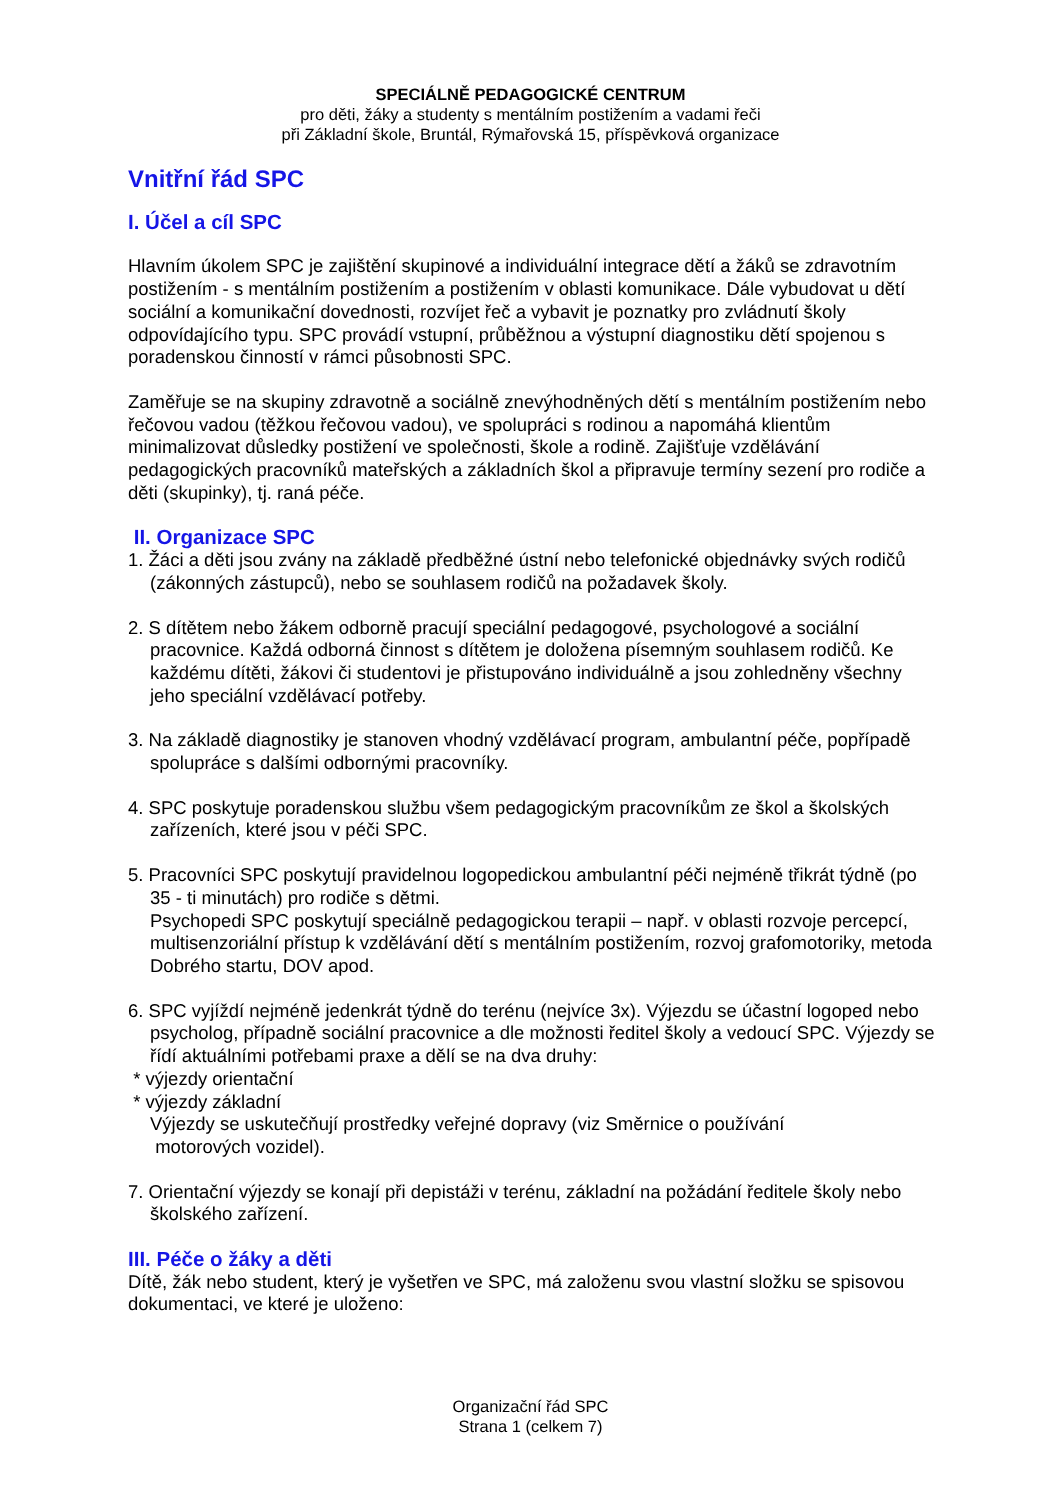SPECIÁLNĚ PEDAGOGICKÉ CENTRUM
pro děti, žáky a studenty s mentálním postižením a vadami řeči
při Základní škole, Bruntál, Rýmařovská 15, příspěvková organizace
Vnitřní řád SPC
I. Účel a cíl SPC
Hlavním úkolem SPC je zajištění skupinové a individuální integrace dětí a žáků se zdravotním postižením - s mentálním postižením a postižením v oblasti komunikace. Dále vybudovat u dětí sociální a komunikační dovednosti, rozvíjet řeč a vybavit je poznatky pro zvládnutí školy odpovídajícího typu. SPC provádí vstupní, průběžnou a výstupní diagnostiku dětí spojenou s poradenskou činností v rámci působnosti SPC.
Zaměřuje se na skupiny zdravotně a sociálně znevýhodněných dětí s mentálním postižením nebo řečovou vadou (těžkou řečovou vadou), ve spolupráci s rodinou a napomáhá klientům minimalizovat důsledky postižení ve společnosti, škole a rodině. Zajišťuje vzdělávání pedagogických pracovníků mateřských a základních škol a připravuje termíny sezení pro rodiče a děti (skupinky), tj. raná péče.
II. Organizace SPC
1. Žáci a děti jsou zvány na základě předběžné ústní nebo telefonické objednávky svých rodičů (zákonných zástupců), nebo se souhlasem rodičů na požadavek školy.
2. S dítětem nebo žákem odborně pracují speciální pedagogové, psychologové a sociální pracovnice. Každá odborná činnost s dítětem je doložena písemným souhlasem rodičů. Ke každému dítěti, žákovi či studentovi je přistupováno individuálně a jsou zohledněny všechny jeho speciální vzdělávací potřeby.
3. Na základě diagnostiky je stanoven vhodný vzdělávací program, ambulantní péče, popřípadě spolupráce s dalšími odbornými pracovníky.
4. SPC poskytuje poradenskou službu všem pedagogickým pracovníkům ze škol a školských zařízeních, které jsou v péči SPC.
5. Pracovníci SPC poskytují pravidelnou logopedickou ambulantní péči nejméně třikrát týdně (po 35 - ti minutách) pro rodiče s dětmi.
Psychopedi SPC poskytují speciálně pedagogickou terapii – např. v oblasti rozvoje percepcí, multisenzoriální přístup k vzdělávání dětí s mentálním postižením, rozvoj grafomotoriky, metoda Dobrého startu, DOV apod.
6. SPC vyjíždí nejméně jedenkrát týdně do terénu (nejvíce 3x). Výjezdu se účastní logoped nebo psycholog, případně sociální pracovnice a dle možnosti ředitel školy a vedoucí SPC. Výjezdy se řídí aktuálními potřebami praxe a dělí se na dva druhy:
* výjezdy orientační
* výjezdy základní
Výjezdy se uskutečňují prostředky veřejné dopravy (viz Směrnice o používání
motorových vozidel).
7. Orientační výjezdy se konají při depistáži v terénu, základní na požádání ředitele školy nebo školského zařízení.
III. Péče o žáky a děti
Dítě, žák nebo student, který je vyšetřen ve SPC, má založenu svou vlastní složku se spisovou dokumentaci, ve které je uloženo:
Organizační řád SPC
Strana 1 (celkem 7)